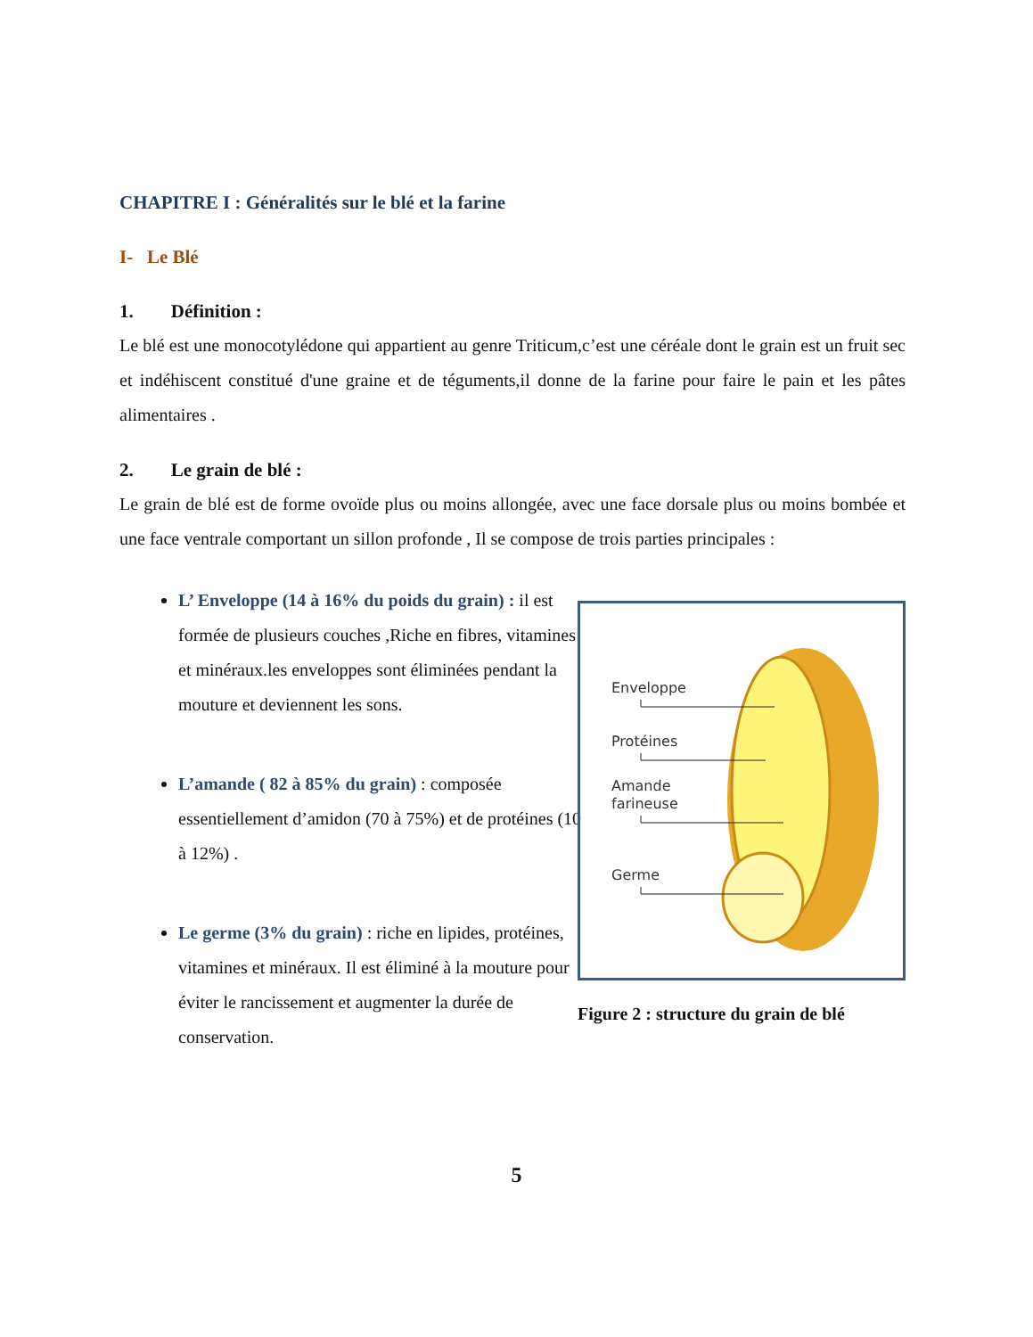CHAPITRE I : Généralités sur le blé et la farine
I- Le Blé
1. Définition :
Le blé est une monocotylédone qui appartient au genre Triticum,c’est une céréale dont le grain est un fruit sec et indéhiscent constitué d'une graine et de téguments,il donne de la farine pour faire le pain et les pâtes alimentaires .
2. Le grain de blé :
Le grain de blé est de forme ovoïde plus ou moins allongée, avec une face dorsale plus ou moins bombée et une face ventrale comportant un sillon profonde , Il se compose de trois parties principales :
L’ Enveloppe (14 à 16% du poids du grain) : il est formée de plusieurs couches ,Riche en fibres, vitamines et minéraux.les enveloppes sont éliminées pendant la mouture et deviennent les sons.
L’amande ( 82 à 85% du grain) : composée essentiellement d’amidon (70 à 75%) et de protéines (10 à 12%) .
Le germe (3% du grain) : riche en lipides, protéines, vitamines et minéraux. Il est éliminé à la mouture pour éviter le rancissement et augmenter la durée de conservation.
Enveloppe
Protéines
Amande
farineuse
Germe
Figure 2 : structure du grain de blé
5